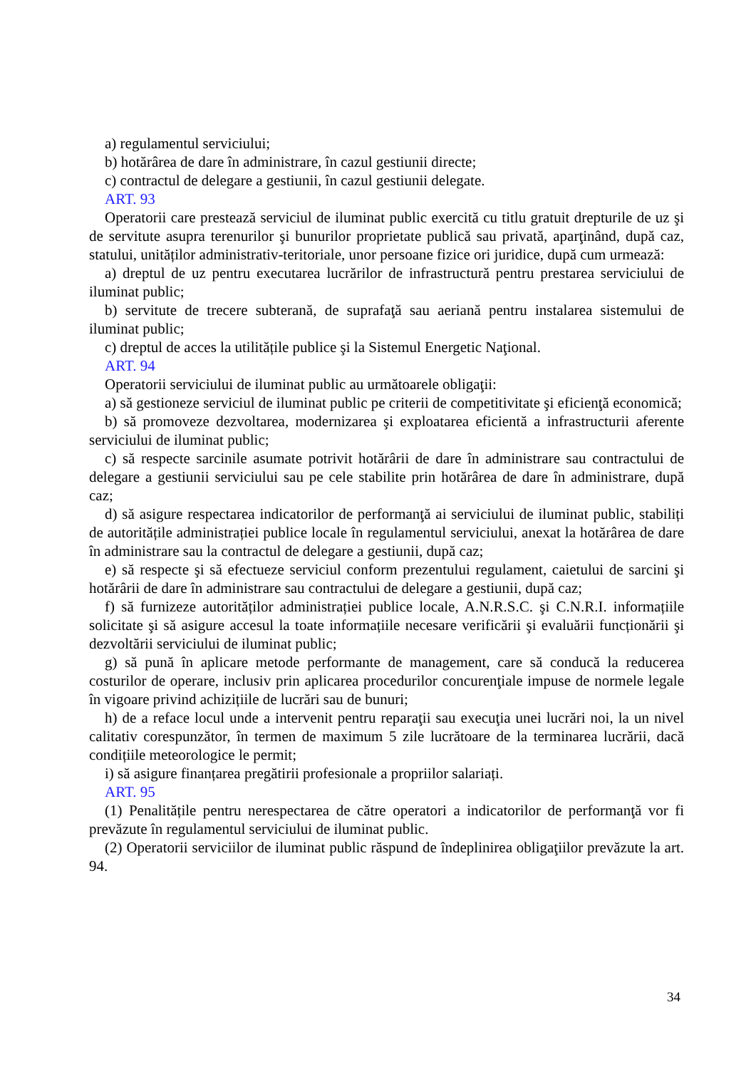a) regulamentul serviciului;
b) hotărârea de dare în administrare, în cazul gestiunii directe;
c) contractul de delegare a gestiunii, în cazul gestiunii delegate.
ART. 93
Operatorii care prestează serviciul de iluminat public exercită cu titlu gratuit drepturile de uz şi de servitute asupra terenurilor şi bunurilor proprietate publică sau privată, aparţinând, după caz, statului, unităților administrativ-teritoriale, unor persoane fizice ori juridice, după cum urmează:
a) dreptul de uz pentru executarea lucrărilor de infrastructură pentru prestarea serviciului de iluminat public;
b) servitute de trecere subterană, de suprafaţă sau aeriană pentru instalarea sistemului de iluminat public;
c) dreptul de acces la utilitățile publice şi la Sistemul Energetic Naţional.
ART. 94
Operatorii serviciului de iluminat public au următoarele obligaţii:
a) să gestioneze serviciul de iluminat public pe criterii de competitivitate şi eficienţă economică;
b) să promoveze dezvoltarea, modernizarea şi exploatarea eficientă a infrastructurii aferente serviciului de iluminat public;
c) să respecte sarcinile asumate potrivit hotărârii de dare în administrare sau contractului de delegare a gestiunii serviciului sau pe cele stabilite prin hotărârea de dare în administrare, după caz;
d) să asigure respectarea indicatorilor de performanţă ai serviciului de iluminat public, stabiliți de autoritățile administrației publice locale în regulamentul serviciului, anexat la hotărârea de dare în administrare sau la contractul de delegare a gestiunii, după caz;
e) să respecte şi să efectueze serviciul conform prezentului regulament, caietului de sarcini şi hotărârii de dare în administrare sau contractului de delegare a gestiunii, după caz;
f) să furnizeze autorităților administrației publice locale, A.N.R.S.C. şi C.N.R.I. informațiile solicitate şi să asigure accesul la toate informațiile necesare verificării şi evaluării funcționării şi dezvoltării serviciului de iluminat public;
g) să pună în aplicare metode performante de management, care să conducă la reducerea costurilor de operare, inclusiv prin aplicarea procedurilor concurenţiale impuse de normele legale în vigoare privind achizițiile de lucrări sau de bunuri;
h) de a reface locul unde a intervenit pentru reparaţii sau execuţia unei lucrări noi, la un nivel calitativ corespunzător, în termen de maximum 5 zile lucrătoare de la terminarea lucrării, dacă condițiile meteorologice le permit;
i) să asigure finanțarea pregătirii profesionale a propriilor salariați.
ART. 95
(1) Penalitățile pentru nerespectarea de către operatori a indicatorilor de performanţă vor fi prevăzute în regulamentul serviciului de iluminat public.
(2) Operatorii serviciilor de iluminat public răspund de îndeplinirea obligaţiilor prevăzute la art. 94.
34